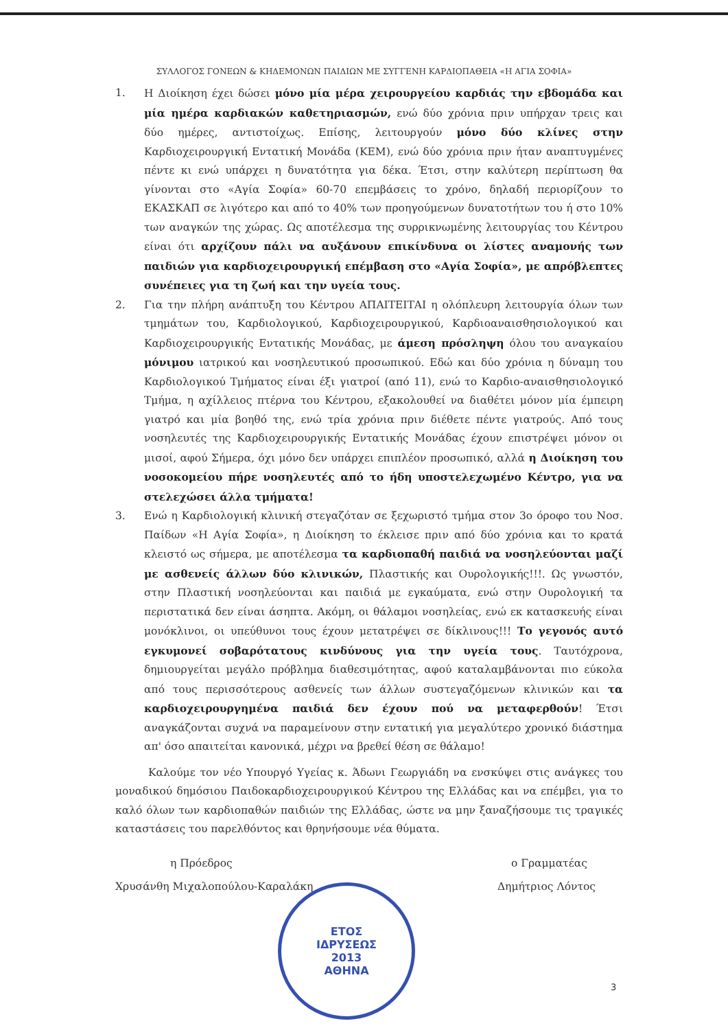ΣΥΛΛΟΓΟΣ ΓΟΝΕΩΝ & ΚΗΔΕΜΟΝΩΝ ΠΑΙΔΙΩΝ ΜΕ ΣΥΓΓΕΝΗ ΚΑΡΔΙΟΠΑΘΕΙΑ «Η ΑΓΙΑ ΣΟΦΙΑ»
1. Η Διοίκηση έχει δώσει μόνο μία μέρα χειρουργείου καρδιάς την εβδομάδα και μία ημέρα καρδιακών καθετηριασμών, ενώ δύο χρόνια πριν υπήρχαν τρεις και δύο ημέρες, αντιστοίχως. Επίσης, λειτουργούν μόνο δύο κλίνες στην Καρδιοχειρουργική Εντατική Μονάδα (ΚΕΜ), ενώ δύο χρόνια πριν ήταν αναπτυγμένες πέντε κι ενώ υπάρχει η δυνατότητα για δέκα. Έτσι, στην καλύτερη περίπτωση θα γίνονται στο «Αγία Σοφία» 60-70 επεμβάσεις το χρόνο, δηλαδή περιορίζουν το ΕΚΑΣΚΑΠ σε λιγότερο και από το 40% των προηγούμενων δυνατοτήτων του ή στο 10% των αναγκών της χώρας. Ως αποτέλεσμα της συρρικνωμένης λειτουργίας του Κέντρου είναι ότι αρχίζουν πάλι να αυξάνουν επικίνδυνα οι λίστες αναμονής των παιδιών για καρδιοχειρουργική επέμβαση στο «Αγία Σοφία», με απρόβλεπτες συνέπειες για τη ζωή και την υγεία τους.
2. Για την πλήρη ανάπτυξη του Κέντρου ΑΠΑΙΤΕΙΤΑΙ η ολόπλευρη λειτουργία όλων των τμημάτων του, Καρδιολογικού, Καρδιοχειρουργικού, Καρδιοαναισθησιολογικού και Καρδιοχειρουργικής Εντατικής Μονάδας, με άμεση πρόσληψη όλου του αναγκαίου μόνιμου ιατρικού και νοσηλευτικού προσωπικού. Εδώ και δύο χρόνια η δύναμη του Καρδιολογικού Τμήματος είναι έξι γιατροί (από 11), ενώ το Καρδιο-αναισθησιολογικό Τμήμα, η αχίλλειος πτέρνα του Κέντρου, εξακολουθεί να διαθέτει μόνον μία έμπειρη γιατρό και μία βοηθό της, ενώ τρία χρόνια πριν διέθετε πέντε γιατρούς. Από τους νοσηλευτές της Καρδιοχειρουργικής Εντατικής Μονάδας έχουν επιστρέψει μόνον οι μισοί, αφού Σήμερα, όχι μόνο δεν υπάρχει επιπλέον προσωπικό, αλλά η Διοίκηση του νοσοκομείου πήρε νοσηλευτές από το ήδη υποστελεχωμένο Κέντρο, για να στελεχώσει άλλα τμήματα!
3. Ενώ η Καρδιολογική κλινική στεγαζόταν σε ξεχωριστό τμήμα στον 3ο όροφο του Νοσ. Παίδων «Η Αγία Σοφία», η Διοίκηση το έκλεισε πριν από δύο χρόνια και το κρατά κλειστό ως σήμερα, με αποτέλεσμα τα καρδιοπαθή παιδιά να νοσηλεύονται μαζί με ασθενείς άλλων δύο κλινικών, Πλαστικής και Ουρολογικής!!!. Ως γνωστόν, στην Πλαστική νοσηλεύονται και παιδιά με εγκαύματα, ενώ στην Ουρολογική τα περιστατικά δεν είναι άσηπτα. Ακόμη, οι θάλαμοι νοσηλείας, ενώ εκ κατασκευής είναι μονόκλινοι, οι υπεύθυνοι τους έχουν μετατρέψει σε δίκλινους!!! Το γεγονός αυτό εγκυμονεί σοβαρότατους κινδύνους για την υγεία τους. Ταυτόχρονα, δημιουργείται μεγάλο πρόβλημα διαθεσιμότητας, αφού καταλαμβάνονται πιο εύκολα από τους περισσότερους ασθενείς των άλλων συστεγαζόμενων κλινικών και τα καρδιοχειρουργημένα παιδιά δεν έχουν πού να μεταφερθούν! Έτσι αναγκάζονται συχνά να παραμείνουν στην εντατική για μεγαλύτερο χρονικό διάστημα απ' όσο απαιτείται κανονικά, μέχρι να βρεθεί θέση σε θάλαμο!
Καλούμε τον νέο Υπουργό Υγείας κ. Άδωνι Γεωργιάδη να ενσκύψει στις ανάγκες του μοναδικού δημόσιου Παιδοκαρδιοχειρουργικού Κέντρου της Ελλάδας και να επέμβει, για το καλό όλων των καρδιοπαθών παιδιών της Ελλάδας, ώστε να μην ξαναζήσουμε τις τραγικές καταστάσεις του παρελθόντος και θρηνήσουμε νέα θύματα.
η Πρόεδρος
Χρυσάνθη Μιχαλοπούλου-Καραλάκη
ο Γραμματέας
Δημήτριος Λόντος
ΕΤΟΣ
ΙΔΡΥΣΕΩΣ
2013
ΑΘΗΝΑ
3